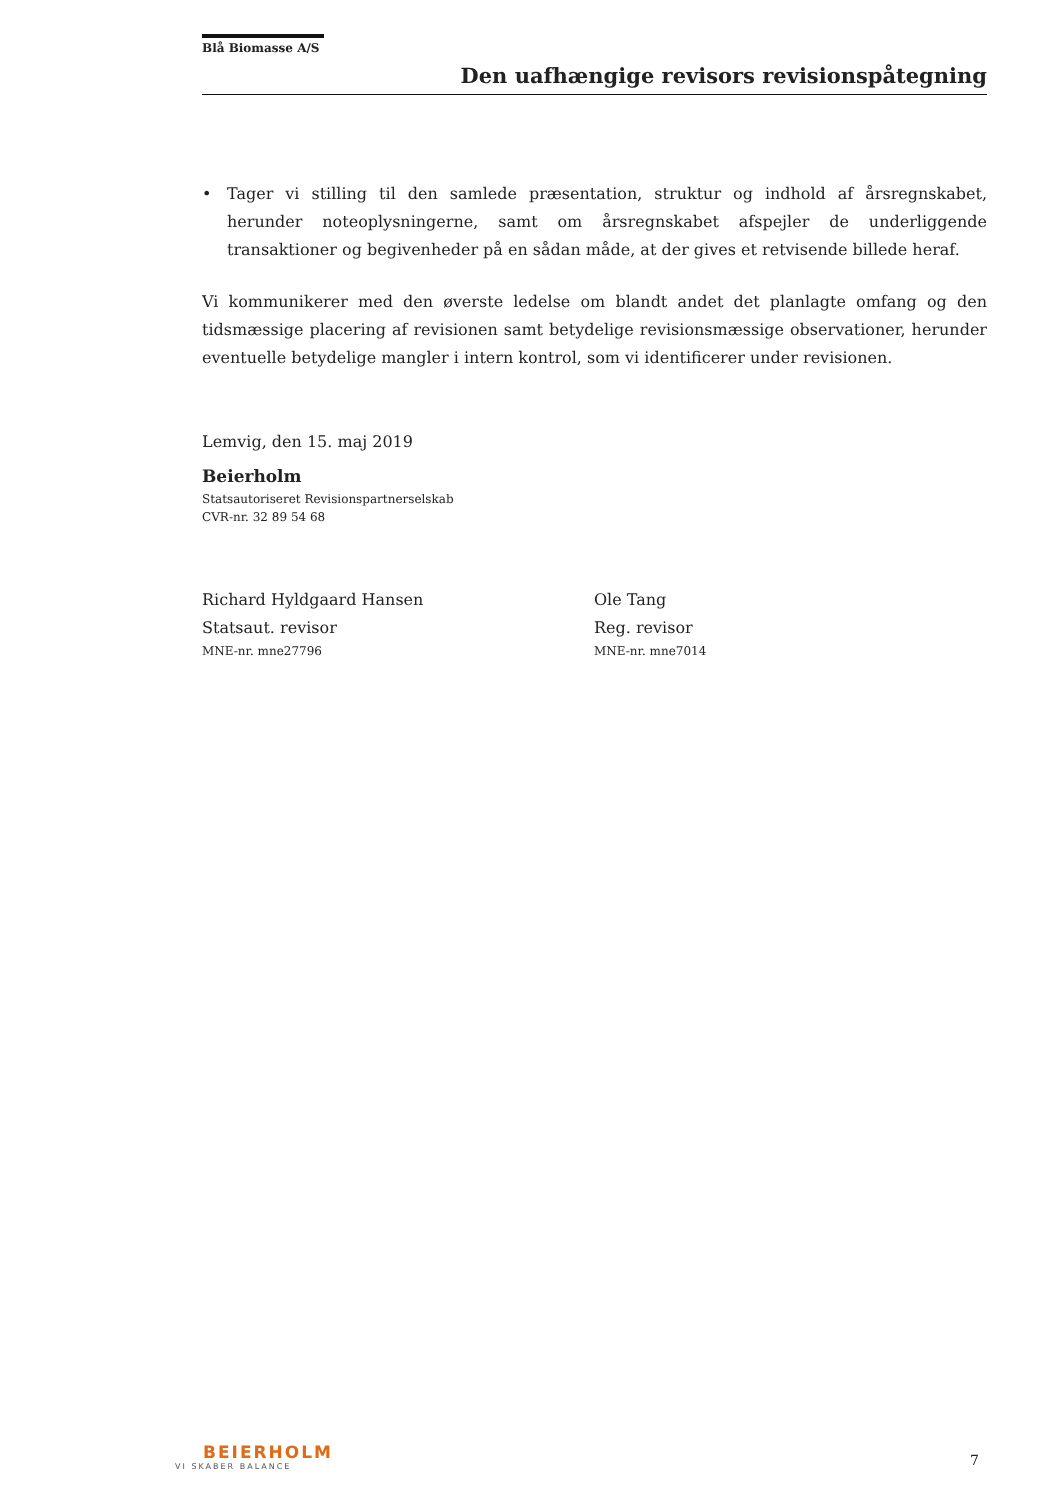Blå Biomasse A/S
Den uafhængige revisors revisionspåtegning
• Tager vi stilling til den samlede præsentation, struktur og indhold af årsregnskabet, herunder noteoplysningerne, samt om årsregnskabet afspejler de underliggende transaktioner og begivenheder på en sådan måde, at der gives et retvisende billede heraf.
Vi kommunikerer med den øverste ledelse om blandt andet det planlagte omfang og den tidsmæssige placering af revisionen samt betydelige revisionsmæssige observationer, herunder eventuelle betydelige mangler i intern kontrol, som vi identificerer under revisionen.
Lemvig, den 15. maj 2019
Beierholm
Statsautoriseret Revisionspartnerselskab
CVR-nr. 32 89 54 68
Richard Hyldgaard Hansen
Statsaut. revisor
MNE-nr. mne27796
Ole Tang
Reg. revisor
MNE-nr. mne7014
BEIERHOLM
VI SKABER BALANCE
7